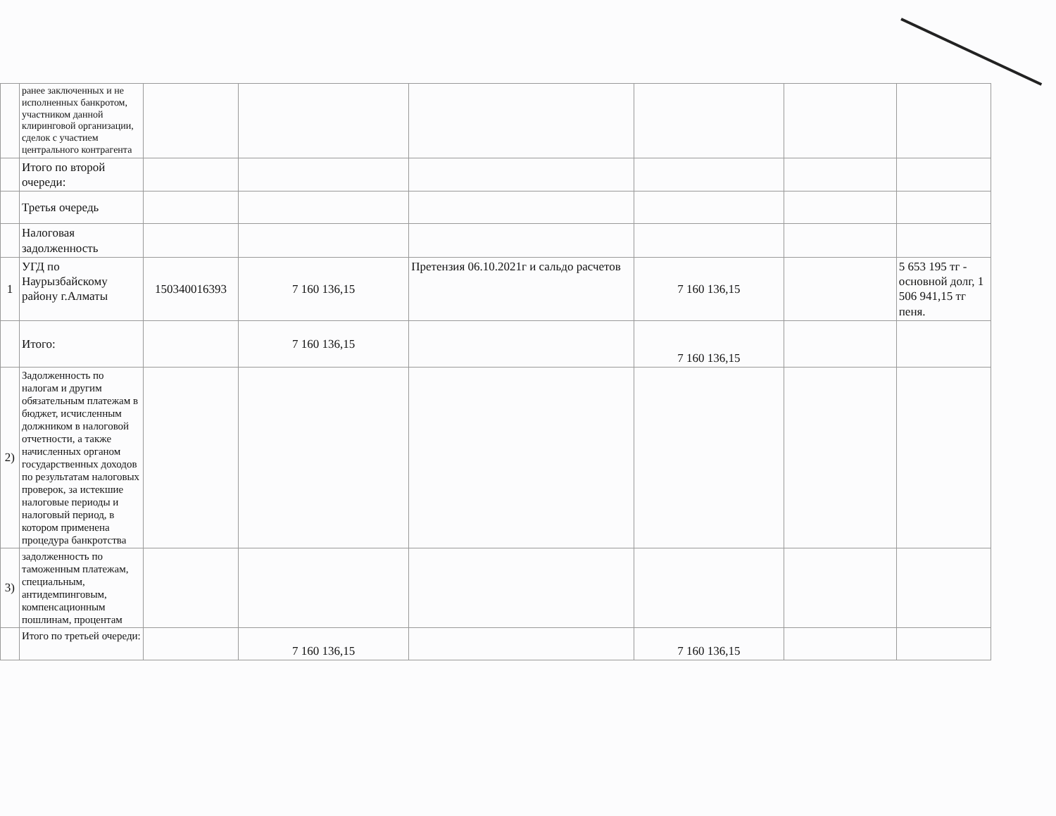| | ранее заключенных и не исполненных банкротом, участником данной клиринговой организации, сделок с участием центрального контрагента | | | | | | |
| | Итого по второй очереди: | | | | | | |
| | Третья очередь | | | | | | |
| | Налоговая задолженность | | | | | | |
| 1 | УГД по Наурызбайскому району г.Алматы | 150340016393 | 7 160 136,15 | Претензия 06.10.2021г и сальдо расчетов | 7 160 136,15 | | 5 653 195 тг - основной долг, 1 506 941,15 тг пеня. |
| | Итого: | | 7 160 136,15 | | 7 160 136,15 | | |
| 2) | Задолженность по налогам и другим обязательным платежам в бюджет, исчисленным должником в налоговой отчетности, а также начисленных органом государственных доходов по результатам налоговых проверок, за истекшие налоговые периоды и налоговый период, в котором применена процедура банкротства | | | | | | |
| 3) | задолженность по таможенным платежам, специальным, антидемпинговым, компенсационным пошлинам, процентам | | | | | | |
| | Итого по третьей очереди: | | 7 160 136,15 | | 7 160 136,15 | | |